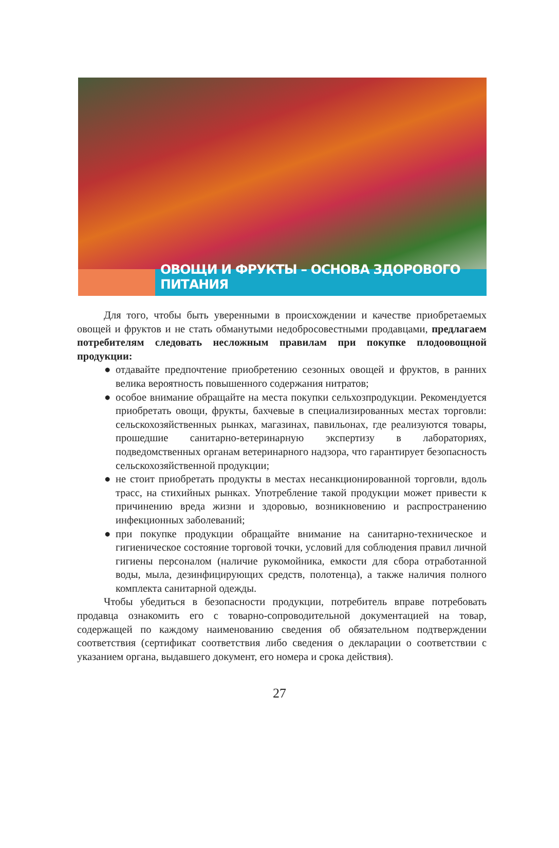ОВОЩИ И ФРУКТЫ – ОСНОВА ЗДОРОВОГО ПИТАНИЯ
Для того, чтобы быть уверенными в происхождении и качестве приобретаемых овощей и фруктов и не стать обманутыми недобросовестными продавцами, предлагаем потребителям следовать несложным правилам при покупке плодоовощной продукции:
● отдавайте предпочтение приобретению сезонных овощей и фруктов, в ранних велика вероятность повышенного содержания нитратов;
● особое внимание обращайте на места покупки сельхозпродукции. Рекомендуется приобретать овощи, фрукты, бахчевые в специализированных местах торговли: сельскохозяйственных рынках, магазинах, павильонах, где реализуются товары, прошедшие санитарно-ветеринарную экспертизу в лабораториях, подведомственных органам ветеринарного надзора, что гарантирует безопасность сельскохозяйственной продукции;
● не стоит приобретать продукты в местах несанкционированной торговли, вдоль трасс, на стихийных рынках. Употребление такой продукции может привести к причинению вреда жизни и здоровью, возникновению и распространению инфекционных заболеваний;
● при покупке продукции обращайте внимание на санитарно-техническое и гигиеническое состояние торговой точки, условий для соблюдения правил личной гигиены персоналом (наличие рукомойника, емкости для сбора отработанной воды, мыла, дезинфицирующих средств, полотенца), а также наличия полного комплекта санитарной одежды.
Чтобы убедиться в безопасности продукции, потребитель вправе потребовать продавца ознакомить его с товарно-сопроводительной документацией на товар, содержащей по каждому наименованию сведения об обязательном подтверждении соответствия (сертификат соответствия либо сведения о декларации о соответствии с указанием органа, выдавшего документ, его номера и срока действия).
27